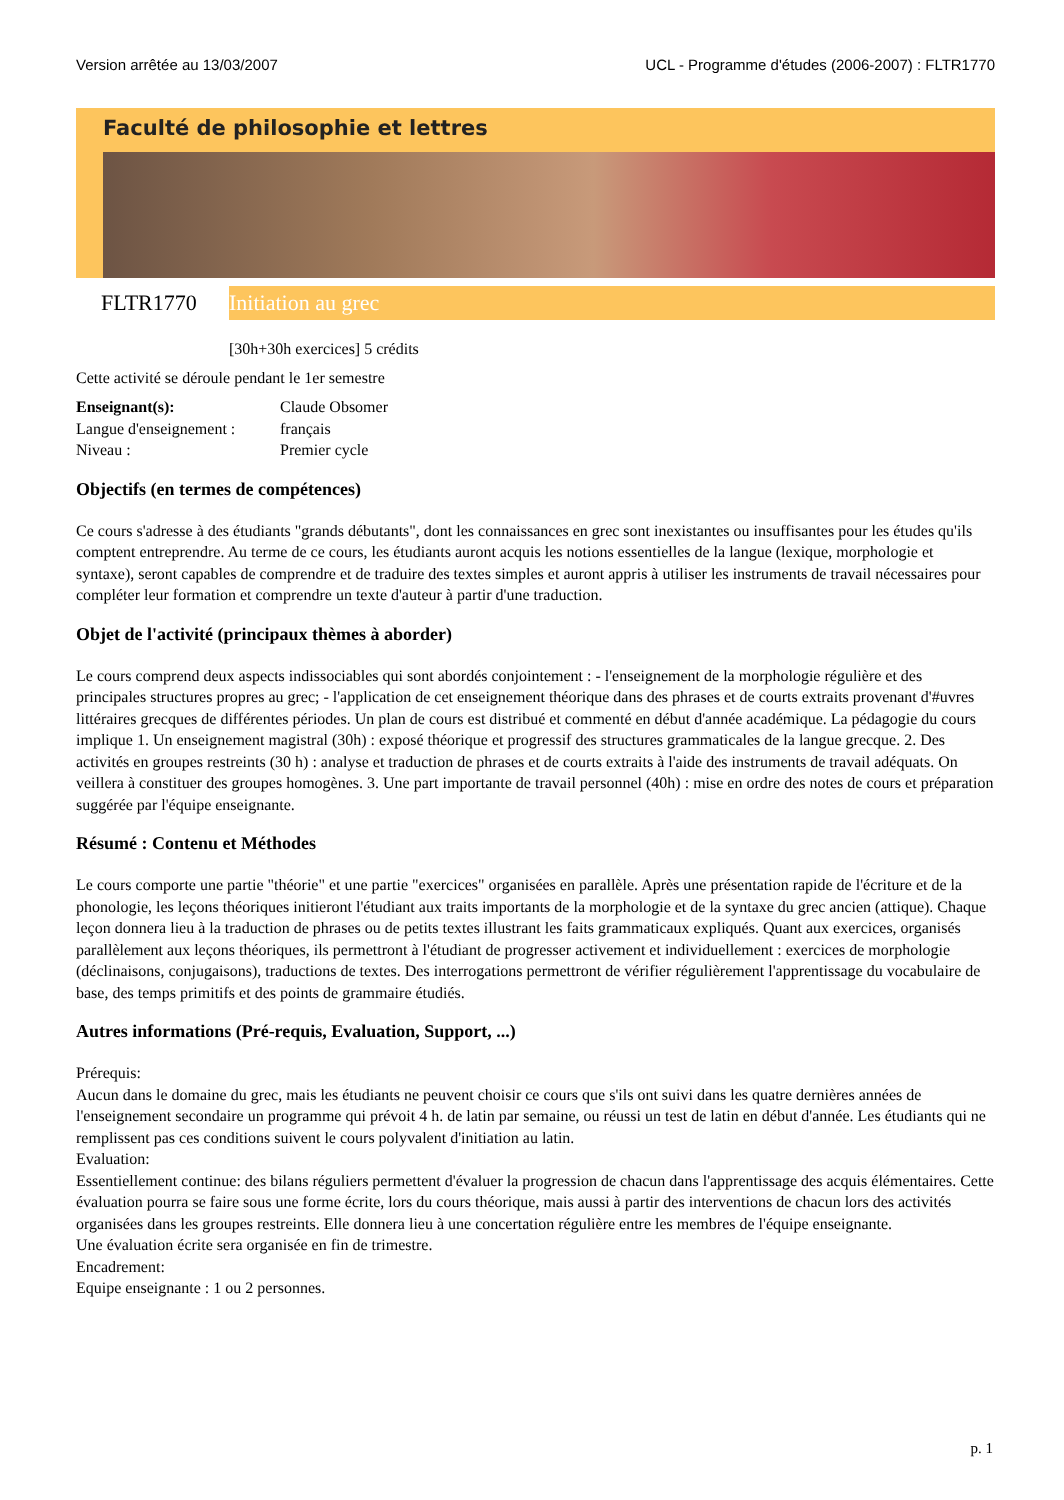Version arrêtée au 13/03/2007 UCL - Programme d'études (2006-2007) : FLTR1770
Faculté de philosophie et lettres
FLTR1770
Initiation au grec
[30h+30h exercices] 5 crédits
Cette activité se déroule pendant le 1er semestre
| Enseignant(s): | Claude Obsomer |
| Langue d'enseignement : | français |
| Niveau : | Premier cycle |
Objectifs (en termes de compétences)
Ce cours s'adresse à des étudiants "grands débutants", dont les connaissances en grec sont inexistantes ou insuffisantes pour les études qu'ils comptent entreprendre. Au terme de ce cours, les étudiants auront acquis les notions essentielles de la langue (lexique, morphologie et syntaxe), seront capables de comprendre et de traduire des textes simples et auront appris à utiliser les instruments de travail nécessaires pour compléter leur formation et comprendre un texte d'auteur à partir d'une traduction.
Objet de l'activité (principaux thèmes à aborder)
Le cours comprend deux aspects indissociables qui sont abordés conjointement : - l'enseignement de la morphologie régulière et des principales structures propres au grec; - l'application de cet enseignement théorique dans des phrases et de courts extraits provenant d'#uvres littéraires grecques de différentes périodes. Un plan de cours est distribué et commenté en début d'année académique. La pédagogie du cours implique 1. Un enseignement magistral (30h) : exposé théorique et progressif des structures grammaticales de la langue grecque. 2. Des activités en groupes restreints (30 h) : analyse et traduction de phrases et de courts extraits à l'aide des instruments de travail adéquats. On veillera à constituer des groupes homogènes. 3. Une part importante de travail personnel (40h) : mise en ordre des notes de cours et préparation suggérée par l'équipe enseignante.
Résumé : Contenu et Méthodes
Le cours comporte une partie "théorie" et une partie "exercices" organisées en parallèle. Après une présentation rapide de l'écriture et de la phonologie, les leçons théoriques initieront l'étudiant aux traits importants de la morphologie et de la syntaxe du grec ancien (attique). Chaque leçon donnera lieu à la traduction de phrases ou de petits textes illustrant les faits grammaticaux expliqués. Quant aux exercices, organisés parallèlement aux leçons théoriques, ils permettront à l'étudiant de progresser activement et individuellement : exercices de morphologie (déclinaisons, conjugaisons), traductions de textes. Des interrogations permettront de vérifier régulièrement l'apprentissage du vocabulaire de base, des temps primitifs et des points de grammaire étudiés.
Autres informations (Pré-requis, Evaluation, Support, ...)
Prérequis:
Aucun dans le domaine du grec, mais les étudiants ne peuvent choisir ce cours que s'ils ont suivi dans les quatre dernières années de l'enseignement secondaire un programme qui prévoit 4 h. de latin par semaine, ou réussi un test de latin en début d'année. Les étudiants qui ne remplissent pas ces conditions suivent le cours polyvalent d'initiation au latin.
Evaluation:
Essentiellement continue: des bilans réguliers permettent d'évaluer la progression de chacun dans l'apprentissage des acquis élémentaires. Cette évaluation pourra se faire sous une forme écrite, lors du cours théorique, mais aussi à partir des interventions de chacun lors des activités organisées dans les groupes restreints. Elle donnera lieu à une concertation régulière entre les membres de l'équipe enseignante.
Une évaluation écrite sera organisée en fin de trimestre.
Encadrement:
Equipe enseignante : 1 ou 2 personnes.
p. 1